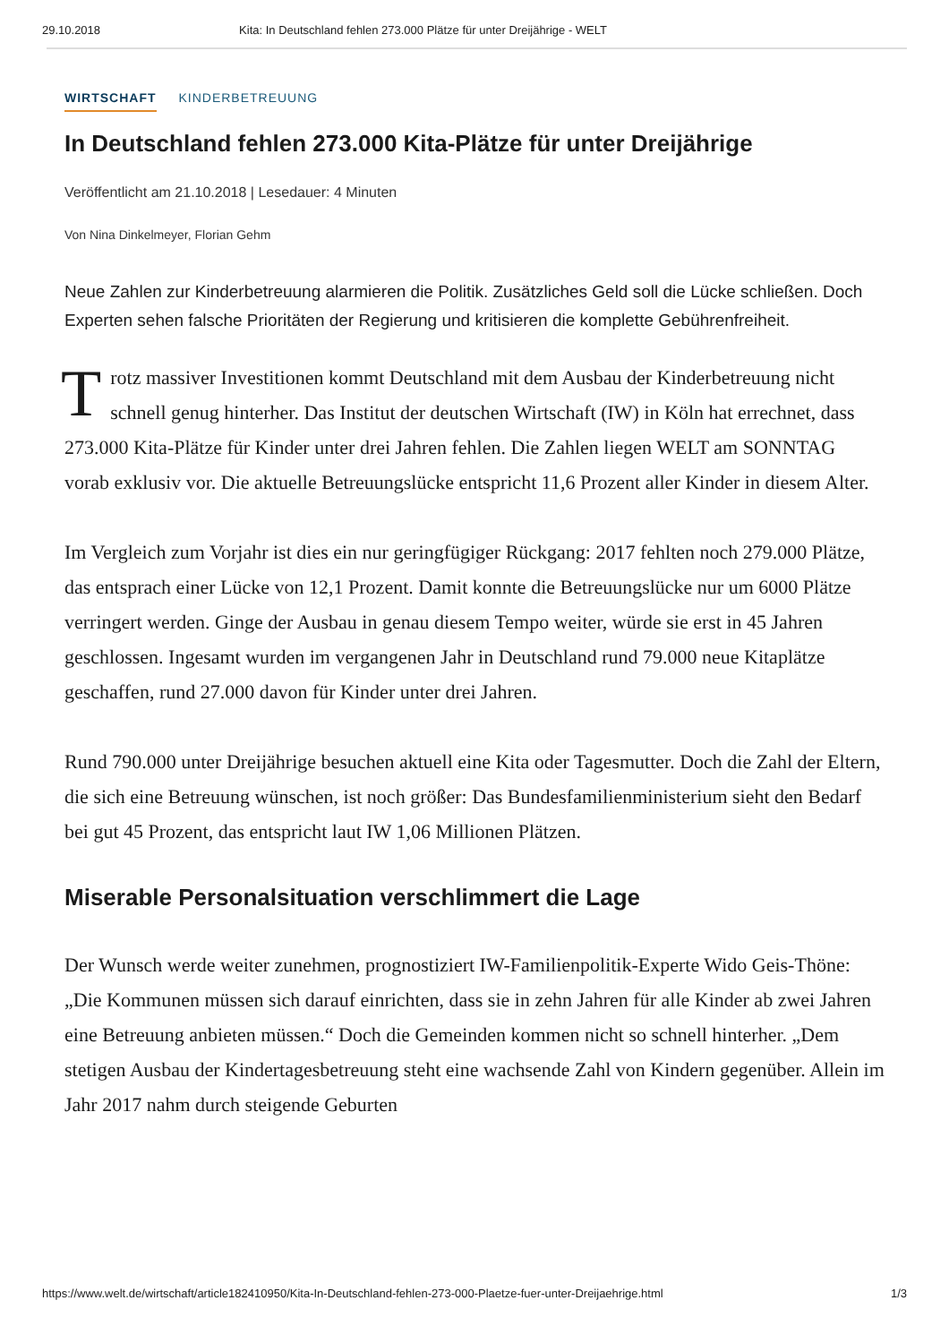29.10.2018 Kita: In Deutschland fehlen 273.000 Plätze für unter Dreijährige - WELT
WIRTSCHAFT KINDERBETREUUNG
In Deutschland fehlen 273.000 Kita-Plätze für unter Dreijährige
Veröffentlicht am 21.10.2018 | Lesedauer: 4 Minuten
Von Nina Dinkelmeyer, Florian Gehm
Neue Zahlen zur Kinderbetreuung alarmieren die Politik. Zusätzliches Geld soll die Lücke schließen. Doch Experten sehen falsche Prioritäten der Regierung und kritisieren die komplette Gebührenfreiheit.
Trotz massiver Investitionen kommt Deutschland mit dem Ausbau der Kinderbetreuung nicht schnell genug hinterher. Das Institut der deutschen Wirtschaft (IW) in Köln hat errechnet, dass 273.000 Kita-Plätze für Kinder unter drei Jahren fehlen. Die Zahlen liegen WELT am SONNTAG vorab exklusiv vor. Die aktuelle Betreuungslücke entspricht 11,6 Prozent aller Kinder in diesem Alter.
Im Vergleich zum Vorjahr ist dies ein nur geringfügiger Rückgang: 2017 fehlten noch 279.000 Plätze, das entsprach einer Lücke von 12,1 Prozent. Damit konnte die Betreuungslücke nur um 6000 Plätze verringert werden. Ginge der Ausbau in genau diesem Tempo weiter, würde sie erst in 45 Jahren geschlossen. Ingesamt wurden im vergangenen Jahr in Deutschland rund 79.000 neue Kitaplätze geschaffen, rund 27.000 davon für Kinder unter drei Jahren.
Rund 790.000 unter Dreijährige besuchen aktuell eine Kita oder Tagesmutter. Doch die Zahl der Eltern, die sich eine Betreuung wünschen, ist noch größer: Das Bundesfamilienministerium sieht den Bedarf bei gut 45 Prozent, das entspricht laut IW 1,06 Millionen Plätzen.
Miserable Personalsituation verschlimmert die Lage
Der Wunsch werde weiter zunehmen, prognostiziert IW-Familienpolitik-Experte Wido Geis-Thöne: „Die Kommunen müssen sich darauf einrichten, dass sie in zehn Jahren für alle Kinder ab zwei Jahren eine Betreuung anbieten müssen.“ Doch die Gemeinden kommen nicht so schnell hinterher. „Dem stetigen Ausbau der Kindertagesbetreuung steht eine wachsende Zahl von Kindern gegenüber. Allein im Jahr 2017 nahm durch steigende Geburten
https://www.welt.de/wirtschaft/article182410950/Kita-In-Deutschland-fehlen-273-000-Plaetze-fuer-unter-Dreijaehrige.html 1/3